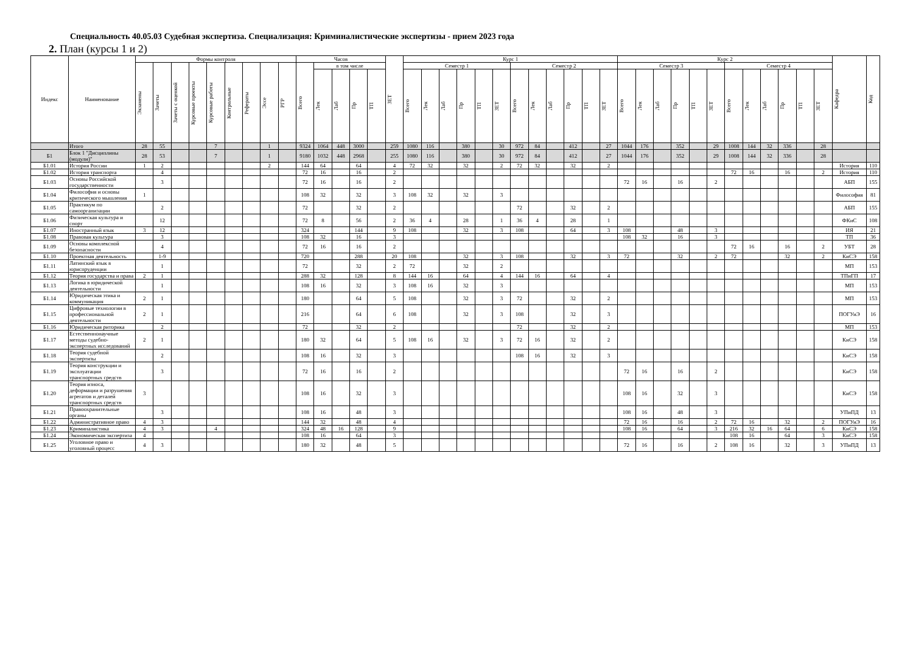Специальность 40.05.03 Судебная экспертиза. Специализация: Криминалистические экспертизы - прием 2023 года
2. План (курсы 1 и 2)
| Индекс | Наименование | Формы контроля | | | | | | | | | Часов | | | | | ЗЕТ | Курс 1 | | | | | | | | | | | | Курс 2 | | | | | | | | | | | | Кафедра | Код |
| --- | --- | --- | --- | --- | --- | --- | --- | --- | --- | --- | --- | --- | --- | --- | --- | --- | --- | --- | --- | --- | --- | --- | --- | --- | --- | --- | --- | --- | --- | --- | --- | --- | --- | --- | --- | --- | --- | --- | --- | --- | --- | --- |
| | | Экзамены | Зачеты | Зачеты с оценкой | Курсовые проекты | Курсовые работы | Контрольные | Рефераты | Эссе | РГР | Всего | в том числе | | | | | Семестр 1 | | | | | | Семестр 2 | | | | | | Семестр 3 | | | | | | Семестр 4 | | | | | | | |
| | | | | | | | | | | | | Лек | Лаб | Пр | ТП | | Всего | Лек | Лаб | Пр | ТП | ЗЕТ | Всего | Лек | Лаб | Пр | ТП | ЗЕТ | Всего | Лек | Лаб | Пр | ТП | ЗЕТ | Всего | Лек | Лаб | Пр | ТП | ЗЕТ | | |
| | Итого | 28 | 55 | | | 7 | | | 1 | | 9324 | 1064 | 448 | 3000 | | 259 | 1080 | 116 | | 380 | | 30 | 972 | 84 | | 412 | | 27 | 1044 | 176 | | 352 | | 29 | 1008 | 144 | 32 | 336 | | 28 | | |
| Б1 | Блок 1 "Дисциплины (модули)" | 28 | 53 | | | 7 | | | 1 | | 9180 | 1032 | 448 | 2968 | | 255 | 1080 | 116 | | 380 | | 30 | 972 | 84 | | 412 | | 27 | 1044 | 176 | | 352 | | 29 | 1008 | 144 | 32 | 336 | | 28 | | |
| Б1.01 | История России | 1 | 2 | | | | | | 2 | | 144 | 64 | | 64 | | 4 | 72 | 32 | | 32 | | 2 | 72 | 32 | | 32 | | 2 | | | | | | | | | | | | | История | 110 |
| Б1.02 | История транспорта | | 4 | | | | | | | | 72 | 16 | | 16 | | 2 | | | | | | | | | | | | | | | | | | | 72 | 16 | | 16 | | 2 | История | 110 |
| Б1.03 | Основы Российской государственности | | 3 | | | | | | | | 72 | 16 | | 16 | | 2 | | | | | | | | | | | | | 72 | 16 | | 16 | | 2 | | | | | | | АБП | 155 |
| Б1.04 | Философия и основы критического мышления | 1 | | | | | | | | | 108 | 32 | | 32 | | 3 | 108 | 32 | | 32 | | 3 | | | | | | | | | | | | | | | | | | | Философия | 81 |
| Б1.05 | Практикум по самоорганизации | | 2 | | | | | | | | 72 | | | 32 | | 2 | | | | | | | 72 | | | 32 | | 2 | | | | | | | | | | | | | АБП | 155 |
| Б1.06 | Физическая культура и спорт | | 12 | | | | | | | | 72 | 8 | | 56 | | 2 | 36 | 4 | | 28 | | 1 | 36 | 4 | | 28 | | 1 | | | | | | | | | | | | | ФКиС | 108 |
| Б1.07 | Иностранный язык | 3 | 12 | | | | | | | | 324 | | | 144 | | 9 | 108 | | | 32 | | 3 | 108 | | | 64 | | 3 | 108 | | | 48 | | 3 | | | | | | | ИЯ | 21 |
| Б1.08 | Правовая культура | | 3 | | | | | | | | 108 | 32 | | 16 | | 3 | | | | | | | | | | | | | 108 | 32 | | 16 | | 3 | | | | | | | ТП | 36 |
| Б1.09 | Основы комплексной безопасности | | 4 | | | | | | | | 72 | 16 | | 16 | | 2 | | | | | | | | | | | | | | | | | | | 72 | 16 | | 16 | | 2 | УБТ | 28 |
| Б1.10 | Проектная деятельность | | 1-9 | | | | | | | | 720 | | | 288 | | 20 | 108 | | | 32 | | 3 | 108 | | | 32 | | 3 | 72 | | | 32 | | 2 | 72 | | | 32 | | 2 | КиСЭ | 158 |
| Б1.11 | Латинский язык в юриспруденции | | 1 | | | | | | | | 72 | | | 32 | | 2 | 72 | | | 32 | | 2 | | | | | | | | | | | | | | | | | | | МП | 153 |
| Б1.12 | Теория государства и права | 2 | 1 | | | | | | | | 288 | 32 | | 128 | | 8 | 144 | 16 | | 64 | | 4 | 144 | 16 | | 64 | | 4 | | | | | | | | | | | | | ТПиГП | 17 |
| Б1.13 | Логика в юридической деятельности | | 1 | | | | | | | | 108 | 16 | | 32 | | 3 | 108 | 16 | | 32 | | 3 | | | | | | | | | | | | | | | | | | | МП | 153 |
| Б1.14 | Юридическая этика и коммуникация | 2 | 1 | | | | | | | | 180 | | | 64 | | 5 | 108 | | | 32 | | 3 | 72 | | | 32 | | 2 | | | | | | | | | | | | | МП | 153 |
| Б1.15 | Цифровые технологии в профессиональной деятельности | 2 | 1 | | | | | | | | 216 | | | 64 | | 6 | 108 | | | 32 | | 3 | 108 | | | 32 | | 3 | | | | | | | | | | | | | ПОГУиЭ | 16 |
| Б1.16 | Юридическая риторика | | 2 | | | | | | | | 72 | | | 32 | | 2 | | | | | | | 72 | | | 32 | | 2 | | | | | | | | | | | | | МП | 153 |
| Б1.17 | Естественнонаучные методы судебно-экспертных исследований | 2 | 1 | | | | | | | | 180 | 32 | | 64 | | 5 | 108 | 16 | | 32 | | 3 | 72 | 16 | | 32 | | 2 | | | | | | | | | | | | | КиСЭ | 158 |
| Б1.18 | Теория судебной экспертизы | | 2 | | | | | | | | 108 | 16 | | 32 | | 3 | | | | | | | 108 | 16 | | 32 | | 3 | | | | | | | | | | | | | КиСЭ | 158 |
| Б1.19 | Теория конструкции и эксплуатации транспортных средств | | 3 | | | | | | | | 72 | 16 | | 16 | | 2 | | | | | | | | | | | | | 72 | 16 | | 16 | | 2 | | | | | | | КиСЭ | 158 |
| Б1.20 | Теория износа, деформации и разрушения агрегатов и деталей транспортных средств | 3 | | | | | | | | | 108 | 16 | | 32 | | 3 | | | | | | | | | | | | | 108 | 16 | | 32 | | 3 | | | | | | | КиСЭ | 158 |
| Б1.21 | Правоохранительные органы | | 3 | | | | | | | | 108 | 16 | | 48 | | 3 | | | | | | | | | | | | | 108 | 16 | | 48 | | 3 | | | | | | | УПиПД | 13 |
| Б1.22 | Административное право | 4 | 3 | | | | | | | | 144 | 32 | | 48 | | 4 | | | | | | | | | | | | | 72 | 16 | | 16 | | 2 | 72 | 16 | | 32 | | 2 | ПОГУиЭ | 16 |
| Б1.23 | Криминалистика | 4 | 3 | | | 4 | | | | | 324 | 48 | 16 | 128 | | 9 | | | | | | | | | | | | | 108 | 16 | | 64 | | 3 | 216 | 32 | 16 | 64 | | 6 | КиСЭ | 158 |
| Б1.24 | Экономическая экспертиза | 4 | | | | | | | | | 108 | 16 | | 64 | | 3 | | | | | | | | | | | | | | | | | | | 108 | 16 | | 64 | | 3 | КиСЭ | 158 |
| Б1.25 | Уголовное право и уголовный процесс | 4 | 3 | | | | | | | | 180 | 32 | | 48 | | 5 | | | | | | | | | | | | | 72 | 16 | | 16 | | 2 | 108 | 16 | | 32 | | 3 | УПиПД | 13 |